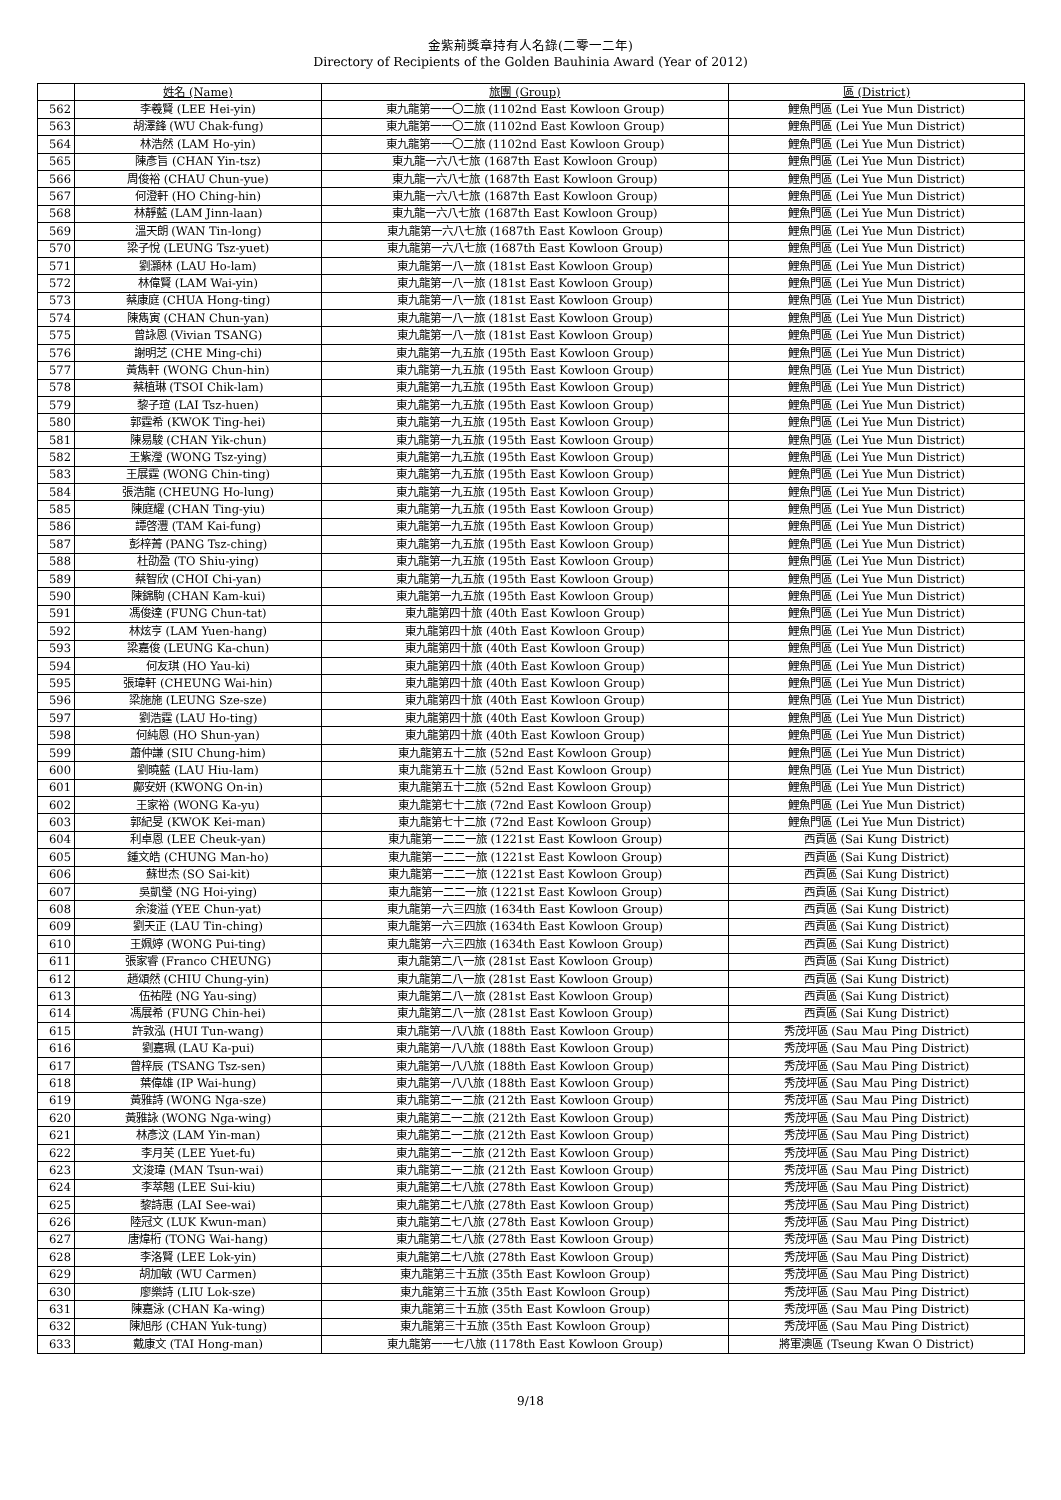金紫荊獎章持有人名錄(二零一二年)
Directory of Recipients of the Golden Bauhinia Award (Year of 2012)
| | 姓名 (Name) | 旅團 (Group) | 區 (District) |
| --- | --- | --- | --- |
| 562 | 李羲賢 (LEE Hei-yin) | 東九龍第一一〇二旅 (1102nd East Kowloon Group) | 鯉魚門區 (Lei Yue Mun District) |
| 563 | 胡澤鋒 (WU Chak-fung) | 東九龍第一一〇二旅 (1102nd East Kowloon Group) | 鯉魚門區 (Lei Yue Mun District) |
| 564 | 林浩然 (LAM Ho-yin) | 東九龍第一一〇二旅 (1102nd East Kowloon Group) | 鯉魚門區 (Lei Yue Mun District) |
| 565 | 陳彥旨 (CHAN Yin-tsz) | 東九龍一六八七旅 (1687th East Kowloon Group) | 鯉魚門區 (Lei Yue Mun District) |
| 566 | 周俊裕 (CHAU Chun-yue) | 東九龍一六八七旅 (1687th East Kowloon Group) | 鯉魚門區 (Lei Yue Mun District) |
| 567 | 何澄軒 (HO Ching-hin) | 東九龍一六八七旅 (1687th East Kowloon Group) | 鯉魚門區 (Lei Yue Mun District) |
| 568 | 林靜藍 (LAM Jinn-laan) | 東九龍一六八七旅 (1687th East Kowloon Group) | 鯉魚門區 (Lei Yue Mun District) |
| 569 | 溫天朗 (WAN Tin-long) | 東九龍第一六八七旅 (1687th East Kowloon Group) | 鯉魚門區 (Lei Yue Mun District) |
| 570 | 梁子悅 (LEUNG Tsz-yuet) | 東九龍第一六八七旅 (1687th East Kowloon Group) | 鯉魚門區 (Lei Yue Mun District) |
| 571 | 劉灝林 (LAU Ho-lam) | 東九龍第一八一旅 (181st East Kowloon Group) | 鯉魚門區 (Lei Yue Mun District) |
| 572 | 林偉賢 (LAM Wai-yin) | 東九龍第一八一旅 (181st East Kowloon Group) | 鯉魚門區 (Lei Yue Mun District) |
| 573 | 蔡康庭 (CHUA Hong-ting) | 東九龍第一八一旅 (181st East Kowloon Group) | 鯉魚門區 (Lei Yue Mun District) |
| 574 | 陳雋寅 (CHAN Chun-yan) | 東九龍第一八一旅 (181st East Kowloon Group) | 鯉魚門區 (Lei Yue Mun District) |
| 575 | 曾詠恩 (Vivian TSANG) | 東九龍第一八一旅 (181st East Kowloon Group) | 鯉魚門區 (Lei Yue Mun District) |
| 576 | 謝明芝 (CHE Ming-chi) | 東九龍第一九五旅 (195th East Kowloon Group) | 鯉魚門區 (Lei Yue Mun District) |
| 577 | 黃雋軒 (WONG Chun-hin) | 東九龍第一九五旅 (195th East Kowloon Group) | 鯉魚門區 (Lei Yue Mun District) |
| 578 | 蔡植琳 (TSOI Chik-lam) | 東九龍第一九五旅 (195th East Kowloon Group) | 鯉魚門區 (Lei Yue Mun District) |
| 579 | 黎子瑄 (LAI Tsz-huen) | 東九龍第一九五旅 (195th East Kowloon Group) | 鯉魚門區 (Lei Yue Mun District) |
| 580 | 郭霆希 (KWOK Ting-hei) | 東九龍第一九五旅 (195th East Kowloon Group) | 鯉魚門區 (Lei Yue Mun District) |
| 581 | 陳易駿 (CHAN Yik-chun) | 東九龍第一九五旅 (195th East Kowloon Group) | 鯉魚門區 (Lei Yue Mun District) |
| 582 | 王紫瀅 (WONG Tsz-ying) | 東九龍第一九五旅 (195th East Kowloon Group) | 鯉魚門區 (Lei Yue Mun District) |
| 583 | 王展霆 (WONG Chin-ting) | 東九龍第一九五旅 (195th East Kowloon Group) | 鯉魚門區 (Lei Yue Mun District) |
| 584 | 張浩龍 (CHEUNG Ho-lung) | 東九龍第一九五旅 (195th East Kowloon Group) | 鯉魚門區 (Lei Yue Mun District) |
| 585 | 陳庭耀 (CHAN Ting-yiu) | 東九龍第一九五旅 (195th East Kowloon Group) | 鯉魚門區 (Lei Yue Mun District) |
| 586 | 譚啓灃 (TAM Kai-fung) | 東九龍第一九五旅 (195th East Kowloon Group) | 鯉魚門區 (Lei Yue Mun District) |
| 587 | 彭梓菁 (PANG Tsz-ching) | 東九龍第一九五旅 (195th East Kowloon Group) | 鯉魚門區 (Lei Yue Mun District) |
| 588 | 杜劭盈 (TO Shiu-ying) | 東九龍第一九五旅 (195th East Kowloon Group) | 鯉魚門區 (Lei Yue Mun District) |
| 589 | 蔡智欣 (CHOI Chi-yan) | 東九龍第一九五旅 (195th East Kowloon Group) | 鯉魚門區 (Lei Yue Mun District) |
| 590 | 陳錦駒 (CHAN Kam-kui) | 東九龍第一九五旅 (195th East Kowloon Group) | 鯉魚門區 (Lei Yue Mun District) |
| 591 | 馮俊達 (FUNG Chun-tat) | 東九龍第四十旅 (40th East Kowloon Group) | 鯉魚門區 (Lei Yue Mun District) |
| 592 | 林炫亨 (LAM Yuen-hang) | 東九龍第四十旅 (40th East Kowloon Group) | 鯉魚門區 (Lei Yue Mun District) |
| 593 | 梁嘉俊 (LEUNG Ka-chun) | 東九龍第四十旅 (40th East Kowloon Group) | 鯉魚門區 (Lei Yue Mun District) |
| 594 | 何友琪 (HO Yau-ki) | 東九龍第四十旅 (40th East Kowloon Group) | 鯉魚門區 (Lei Yue Mun District) |
| 595 | 張瑋軒 (CHEUNG Wai-hin) | 東九龍第四十旅 (40th East Kowloon Group) | 鯉魚門區 (Lei Yue Mun District) |
| 596 | 梁施施 (LEUNG Sze-sze) | 東九龍第四十旅 (40th East Kowloon Group) | 鯉魚門區 (Lei Yue Mun District) |
| 597 | 劉浩霆 (LAU Ho-ting) | 東九龍第四十旅 (40th East Kowloon Group) | 鯉魚門區 (Lei Yue Mun District) |
| 598 | 何純恩 (HO Shun-yan) | 東九龍第四十旅 (40th East Kowloon Group) | 鯉魚門區 (Lei Yue Mun District) |
| 599 | 蕭仲謙 (SIU Chung-him) | 東九龍第五十二旅 (52nd East Kowloon Group) | 鯉魚門區 (Lei Yue Mun District) |
| 600 | 劉曉藍 (LAU Hiu-lam) | 東九龍第五十二旅 (52nd East Kowloon Group) | 鯉魚門區 (Lei Yue Mun District) |
| 601 | 鄺安妍 (KWONG On-in) | 東九龍第五十二旅 (52nd East Kowloon Group) | 鯉魚門區 (Lei Yue Mun District) |
| 602 | 王家裕 (WONG Ka-yu) | 東九龍第七十二旅 (72nd East Kowloon Group) | 鯉魚門區 (Lei Yue Mun District) |
| 603 | 郭紀旻 (KWOK Kei-man) | 東九龍第七十二旅 (72nd East Kowloon Group) | 鯉魚門區 (Lei Yue Mun District) |
| 604 | 利卓恩 (LEE Cheuk-yan) | 東九龍第一二二一旅 (1221st East Kowloon Group) | 西貢區 (Sai Kung District) |
| 605 | 鍾文皓 (CHUNG Man-ho) | 東九龍第一二二一旅 (1221st East Kowloon Group) | 西貢區 (Sai Kung District) |
| 606 | 蘇世杰 (SO Sai-kit) | 東九龍第一二二一旅 (1221st East Kowloon Group) | 西貢區 (Sai Kung District) |
| 607 | 吳凱瑩 (NG Hoi-ying) | 東九龍第一二二一旅 (1221st East Kowloon Group) | 西貢區 (Sai Kung District) |
| 608 | 余浚溢 (YEE Chun-yat) | 東九龍第一六三四旅 (1634th East Kowloon Group) | 西貢區 (Sai Kung District) |
| 609 | 劉天正 (LAU Tin-ching) | 東九龍第一六三四旅 (1634th East Kowloon Group) | 西貢區 (Sai Kung District) |
| 610 | 王姵婷 (WONG Pui-ting) | 東九龍第一六三四旅 (1634th East Kowloon Group) | 西貢區 (Sai Kung District) |
| 611 | 張家睿 (Franco CHEUNG) | 東九龍第二八一旅 (281st East Kowloon Group) | 西貢區 (Sai Kung District) |
| 612 | 趙頌然 (CHIU Chung-yin) | 東九龍第二八一旅 (281st East Kowloon Group) | 西貢區 (Sai Kung District) |
| 613 | 伍祐陞 (NG Yau-sing) | 東九龍第二八一旅 (281st East Kowloon Group) | 西貢區 (Sai Kung District) |
| 614 | 馮展希 (FUNG Chin-hei) | 東九龍第二八一旅 (281st East Kowloon Group) | 西貢區 (Sai Kung District) |
| 615 | 許敦泓 (HUI Tun-wang) | 東九龍第一八八旅 (188th East Kowloon Group) | 秀茂坪區 (Sau Mau Ping District) |
| 616 | 劉嘉珮 (LAU Ka-pui) | 東九龍第一八八旅 (188th East Kowloon Group) | 秀茂坪區 (Sau Mau Ping District) |
| 617 | 曾梓辰 (TSANG Tsz-sen) | 東九龍第一八八旅 (188th East Kowloon Group) | 秀茂坪區 (Sau Mau Ping District) |
| 618 | 葉偉雄 (IP Wai-hung) | 東九龍第一八八旅 (188th East Kowloon Group) | 秀茂坪區 (Sau Mau Ping District) |
| 619 | 黃雅詩 (WONG Nga-sze) | 東九龍第二一二旅 (212th East Kowloon Group) | 秀茂坪區 (Sau Mau Ping District) |
| 620 | 黃雅詠 (WONG Nga-wing) | 東九龍第二一二旅 (212th East Kowloon Group) | 秀茂坪區 (Sau Mau Ping District) |
| 621 | 林彥汶 (LAM Yin-man) | 東九龍第二一二旅 (212th East Kowloon Group) | 秀茂坪區 (Sau Mau Ping District) |
| 622 | 李月芙 (LEE Yuet-fu) | 東九龍第二一二旅 (212th East Kowloon Group) | 秀茂坪區 (Sau Mau Ping District) |
| 623 | 文浚瑋 (MAN Tsun-wai) | 東九龍第二一二旅 (212th East Kowloon Group) | 秀茂坪區 (Sau Mau Ping District) |
| 624 | 李萃翹 (LEE Sui-kiu) | 東九龍第二七八旅 (278th East Kowloon Group) | 秀茂坪區 (Sau Mau Ping District) |
| 625 | 黎詩惠 (LAI See-wai) | 東九龍第二七八旅 (278th East Kowloon Group) | 秀茂坪區 (Sau Mau Ping District) |
| 626 | 陸冠文 (LUK Kwun-man) | 東九龍第二七八旅 (278th East Kowloon Group) | 秀茂坪區 (Sau Mau Ping District) |
| 627 | 唐煒桁 (TONG Wai-hang) | 東九龍第二七八旅 (278th East Kowloon Group) | 秀茂坪區 (Sau Mau Ping District) |
| 628 | 李洛賢 (LEE Lok-yin) | 東九龍第二七八旅 (278th East Kowloon Group) | 秀茂坪區 (Sau Mau Ping District) |
| 629 | 胡加敏 (WU Carmen) | 東九龍第三十五旅 (35th East Kowloon Group) | 秀茂坪區 (Sau Mau Ping District) |
| 630 | 廖樂詩 (LIU Lok-sze) | 東九龍第三十五旅 (35th East Kowloon Group) | 秀茂坪區 (Sau Mau Ping District) |
| 631 | 陳嘉泳 (CHAN Ka-wing) | 東九龍第三十五旅 (35th East Kowloon Group) | 秀茂坪區 (Sau Mau Ping District) |
| 632 | 陳旭彤 (CHAN Yuk-tung) | 東九龍第三十五旅 (35th East Kowloon Group) | 秀茂坪區 (Sau Mau Ping District) |
| 633 | 戴康文 (TAI Hong-man) | 東九龍第一一七八旅 (1178th East Kowloon Group) | 將軍澳區 (Tseung Kwan O District) |
9/18